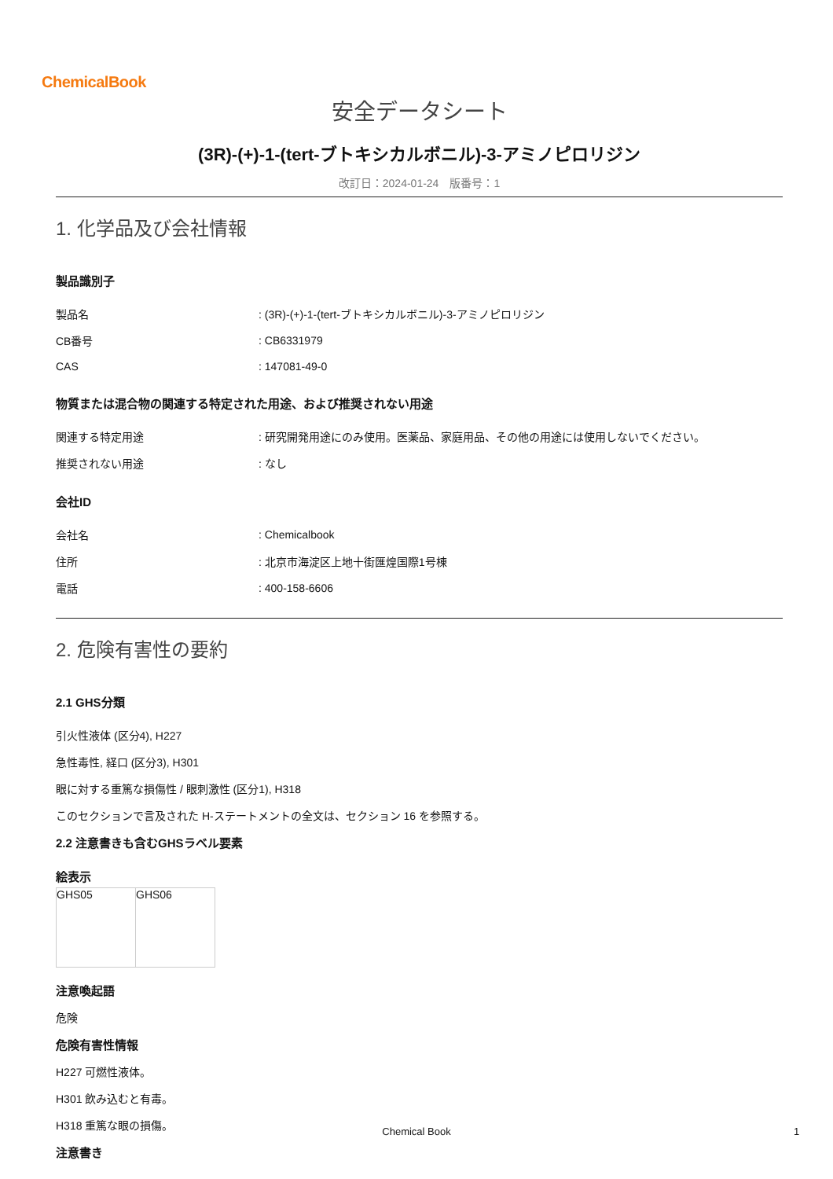ChemicalBook
安全データシート
(3R)-(+)-1-(tert-ブトキシカルボニル)-3-アミノピロリジン
改訂日：2024-01-24　版番号：1
1. 化学品及び会社情報
製品識別子
| 製品名 | : (3R)-(+)-1-(tert-ブトキシカルボニル)-3-アミノピロリジン |
| CB番号 | : CB6331979 |
| CAS | : 147081-49-0 |
物質または混合物の関連する特定された用途、および推奨されない用途
| 関連する特定用途 | : 研究開発用途にのみ使用。医薬品、家庭用品、その他の用途には使用しないでください。 |
| 推奨されない用途 | : なし |
会社ID
| 会社名 | : Chemicalbook |
| 住所 | : 北京市海淀区上地十街匯煌国際1号棟 |
| 電話 | : 400-158-6606 |
2. 危険有害性の要約
2.1 GHS分類
引火性液体 (区分4), H227
急性毒性, 経口 (区分3), H301
眼に対する重篤な損傷性 / 眼刺激性 (区分1), H318
このセクションで言及された H-ステートメントの全文は、セクション 16 を参照する。
2.2 注意書きも含むGHSラベル要素
絵表示
| GHS05 | GHS06 |
注意喚起語
危険
危険有害性情報
H227 可燃性液体。
H301 飲み込むと有毒。
H318 重篤な眼の損傷。
注意書き
Chemical Book 1